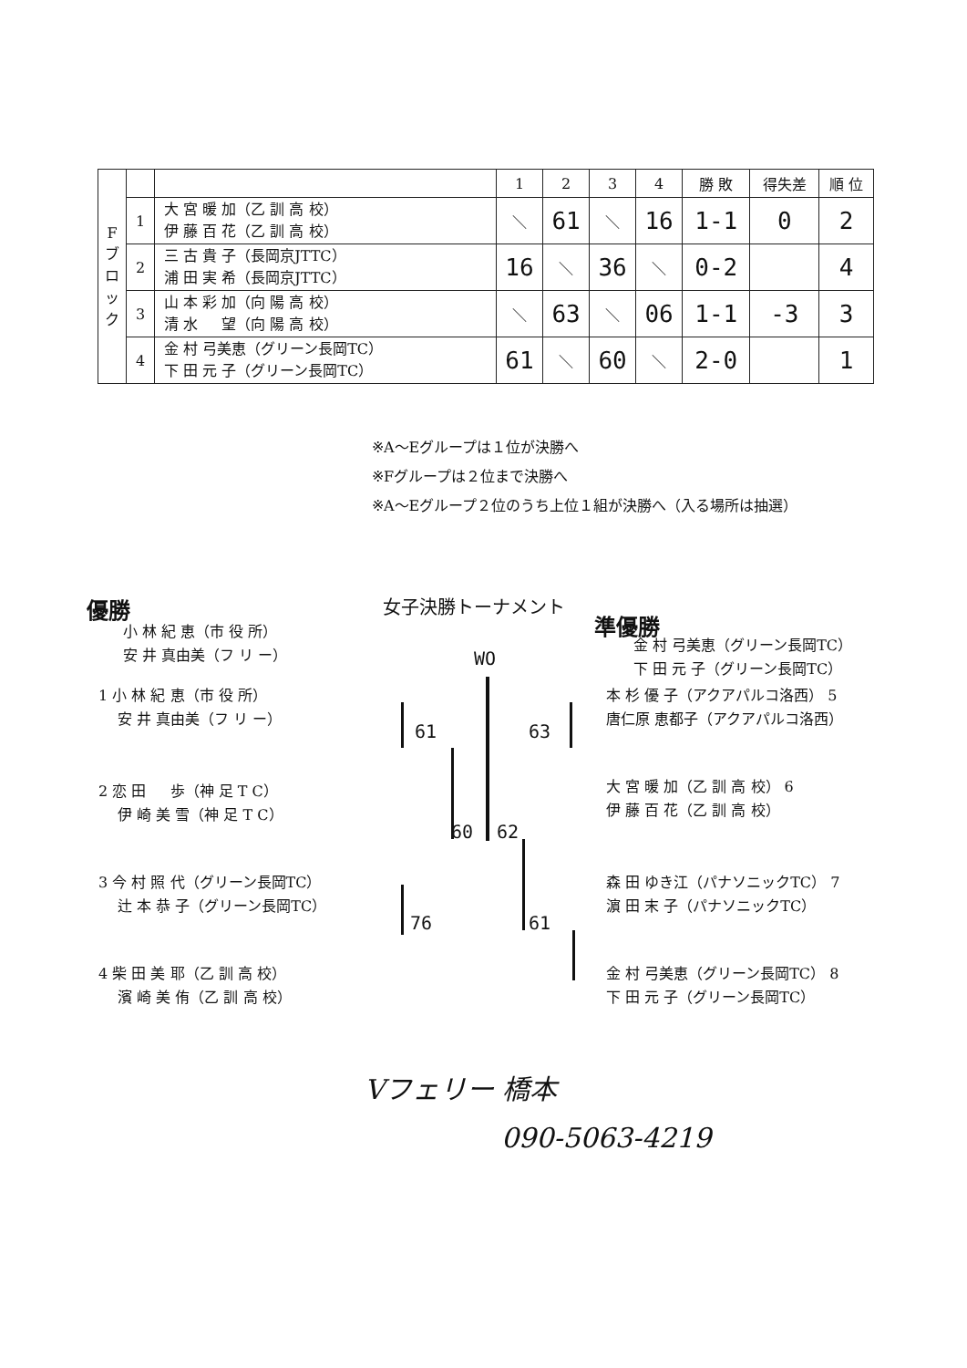| F ブ ロ ッ ク | | | 1 | 2 | 3 | 4 | 勝 敗 | 得失差 | 順 位 |
| --- | --- | --- | --- | --- | --- | --- | --- | --- | --- |
| | 1 | 大 宮 暖 加（乙 訓 高 校） 伊 藤 百 花（乙 訓 高 校） | ＼ | 61 | ＼ | 16 | 1-1 | 0 | 2 |
| | 2 | 三 古 貴 子（長岡京JTTC） 浦 田 実 希（長岡京JTTC） | 16 | ＼ | 36 | ＼ | 0-2 | | 4 |
| | 3 | 山 本 彩 加（向 陽 高 校） 清 水 望（向 陽 高 校） | ＼ | 63 | ＼ | 06 | 1-1 | -3 | 3 |
| | 4 | 金 村 弓美恵（グリーン長岡TC） 下 田 元 子（グリーン長岡TC） | 61 | ＼ | 60 | ＼ | 2-0 | | 1 |
※A～Eグループは１位が決勝へ
※Fグループは２位まで決勝へ
※A～Eグループ２位のうち上位１組が決勝へ（入る場所は抽選）
優勝 女子決勝トーナメント
準優勝
小 林 紀 恵（市 役 所）
安 井 真由美（フ リ ー）
金 村 弓美恵（グリーン長岡TC）
下 田 元 子（グリーン長岡TC）
WO
1 小 林 紀 恵（市 役 所）
　 安 井 真由美（フ リ ー）
2 恋 田 　 歩（神 足 T C）
　 伊 崎 美 雪（神 足 T C）
3 今 村 照 代（グリーン長岡TC）
　 辻 本 恭 子（グリーン長岡TC）
4 柴 田 美 耶（乙 訓 高 校）
　 濱 崎 美 侑（乙 訓 高 校）
本 杉 優 子（アクアパルコ洛西） 5
唐仁原 恵都子（アクアパルコ洛西）
大 宮 暖 加（乙 訓 高 校） 6
伊 藤 百 花（乙 訓 高 校）
森 田 ゆき江（パナソニックTC） 7
濵 田 末 子（パナソニックTC）
金 村 弓美恵（グリーン長岡TC） 8
下 田 元 子（グリーン長岡TC）
61 63
60 62
76 61
Vフェリー 橋本
090-5063-4219